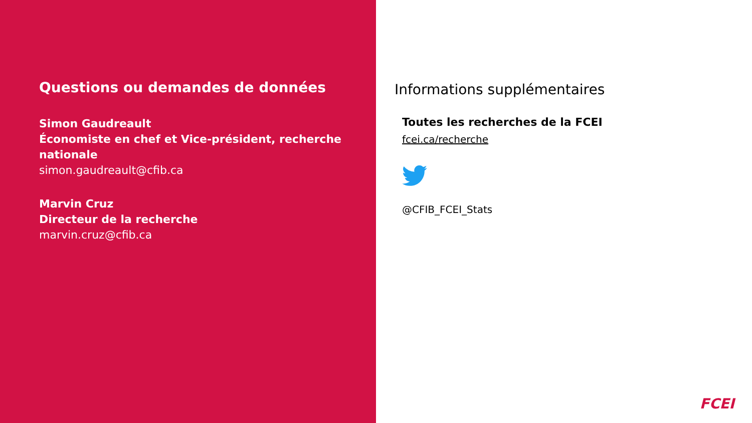Questions ou demandes de données
Simon Gaudreault
Économiste en chef et Vice-président, recherche nationale
simon.gaudreault@cfib.ca
Marvin Cruz
Directeur de la recherche
marvin.cruz@cfib.ca
Informations supplémentaires
Toutes les recherches de la FCEI
fcei.ca/recherche
@CFIB_FCEI_Stats
FCEI